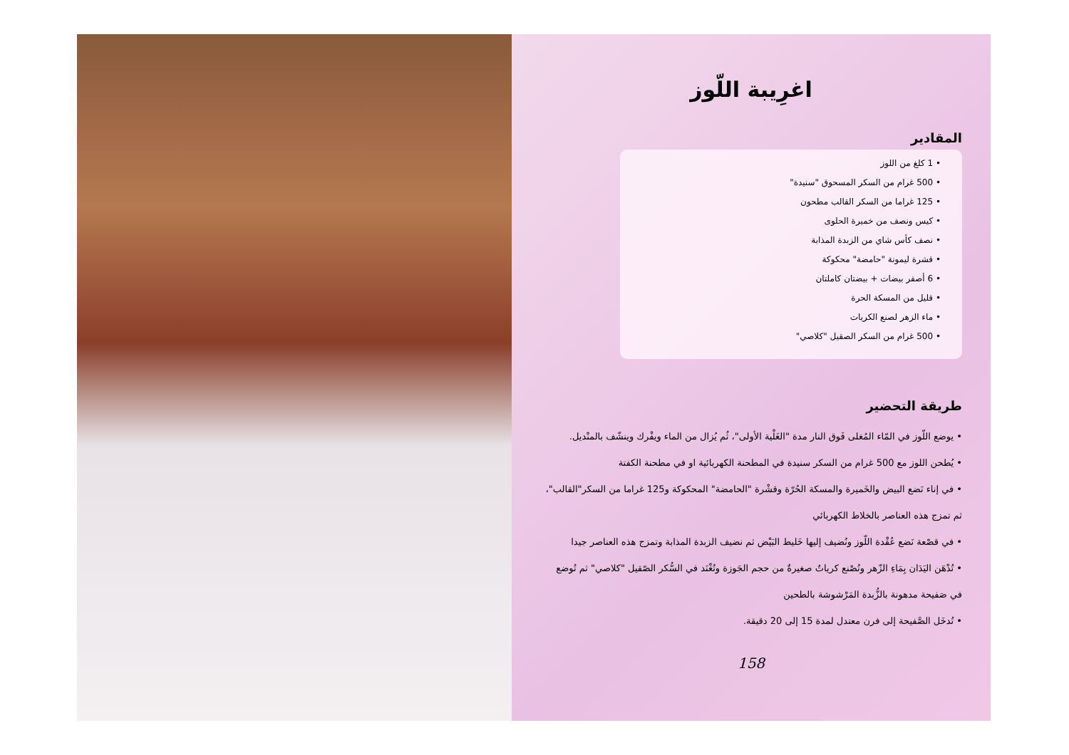اغرِيبة اللّوز
المقادير
• 1 كلغ من اللوز
• 500 غرام من السكر المسحوق "سنيدة"
• 125 غراما من السكر القالب مطحون
• كيس ونصف من خميرة الحلوى
• نصف كأس شاي من الزبدة المذابة
• قشرة ليمونة "حامضة" محكوكة
• 6 أصفر بيضات + بيضتان كاملتان
• قليل من المسكة الحرة
• ماء الزهر لصنع الكريات
• 500 غرام من السكر الصقيل "كلاصي"
طريقة التحضير
• يوضع اللّوز في المّاء المُغلى فَوق النار مدة "الغَلْية الأولى"، ثُم يُزال من الماء ويفْرك وينشّف بالمنْديل.
• يُطحن اللوز مع 500 غرام من السكر سنيدة في المطحنة الكهربائية او في مطحنة الكفتة
• في إناء نَضع البيض والخَميرة والمسكة الحُرّة وقشْرة "الحامضة" المحكوكة و125 غراما من السكر"القالب"،
ثم تمزج هذه العناصر بالخلاط الكهربائي
• في قصْعة نَضع عُقْدة اللّوز ونُضيف إليها خَليط البَيْض ثم نضيف الزبدة المذابة وتمزج هذه العناصر جيدا
• تُدْهَن اليَدَان بِمَاءِ الزّهر وتُصْنع كرياتٌ صغيرةٌ من حجم الجَوزة وتُغْنَد في السُّكر الصّقيل "كلاصي" ثم تُوضع
في صَفيحة مدهونة بالزُّبدة المَرْشوشة بالطحين
• تُدخَل الصَّفيحة إلى فرن معتدل لمدة 15 إلى 20 دقيقة.
158